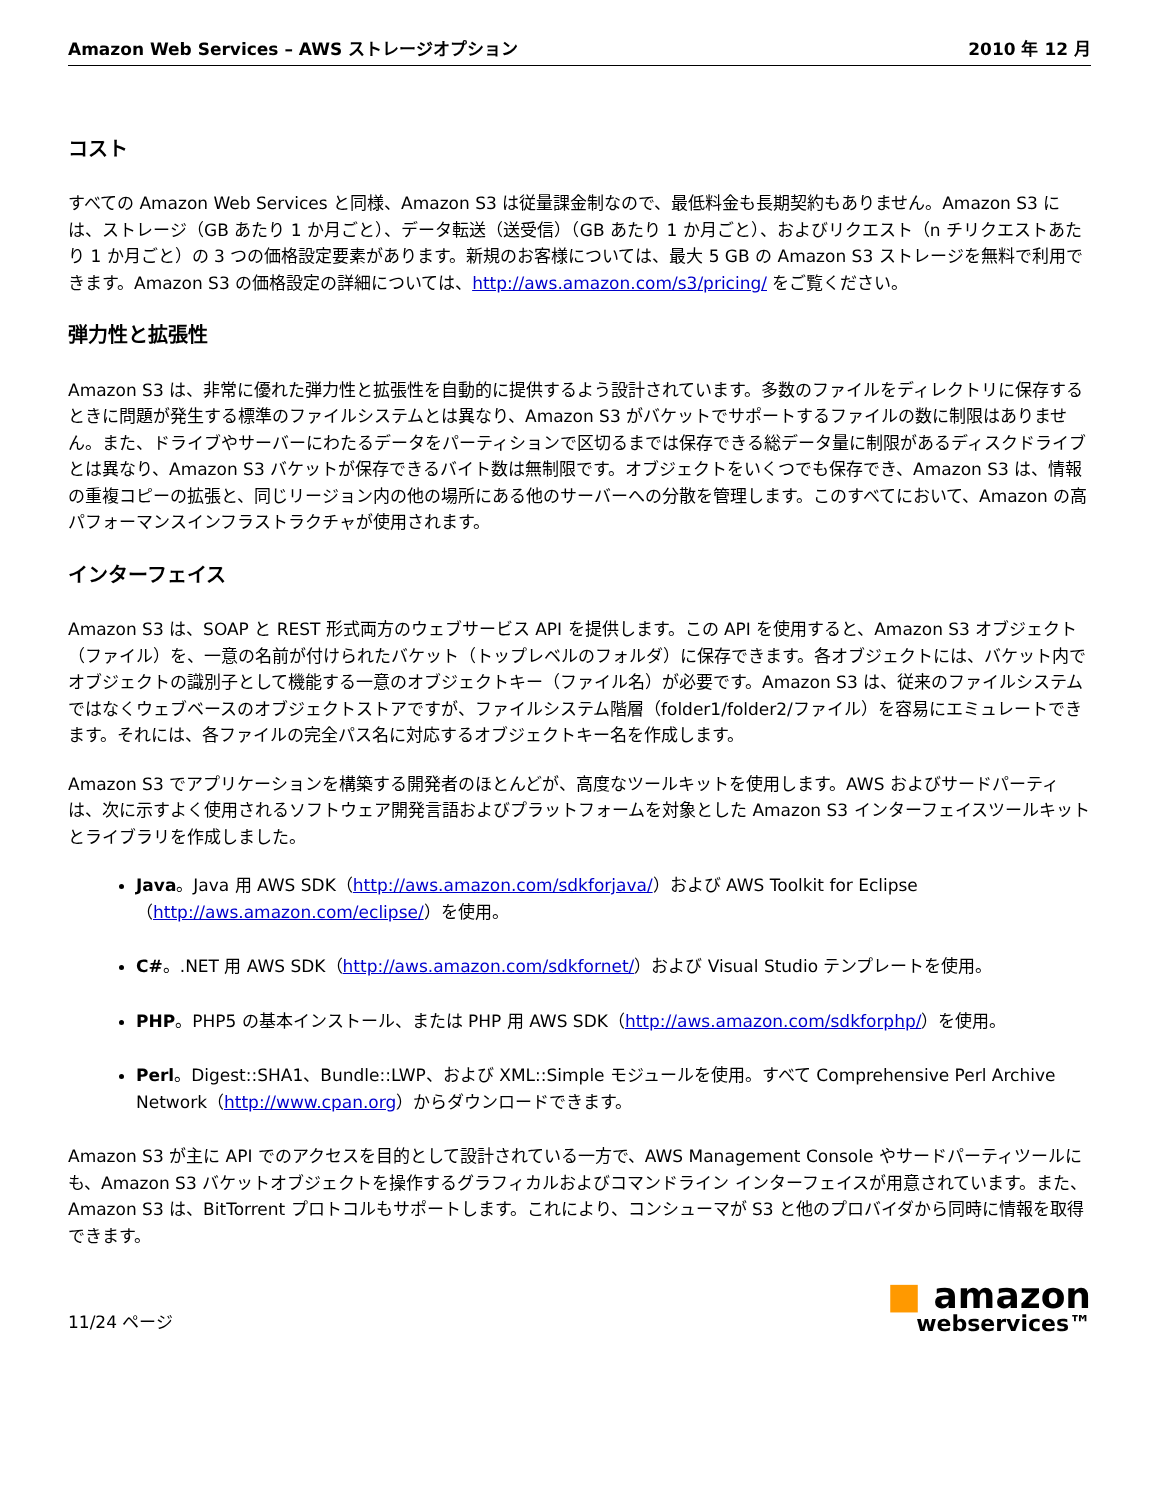Amazon Web Services – AWS ストレージオプション 2010 年 12 月
コスト
すべての Amazon Web Services と同様、Amazon S3 は従量課金制なので、最低料金も長期契約もありません。Amazon S3 には、ストレージ（GB あたり 1 か月ごと）、データ転送（送受信）（GB あたり 1 か月ごと）、およびリクエスト（n チリクエストあたり 1 か月ごと）の 3 つの価格設定要素があります。新規のお客様については、最大 5 GB の Amazon S3 ストレージを無料で利用できます。Amazon S3 の価格設定の詳細については、http://aws.amazon.com/s3/pricing/ をご覧ください。
弾力性と拡張性
Amazon S3 は、非常に優れた弾力性と拡張性を自動的に提供するよう設計されています。多数のファイルをディレクトリに保存するときに問題が発生する標準のファイルシステムとは異なり、Amazon S3 がバケットでサポートするファイルの数に制限はありません。また、ドライブやサーバーにわたるデータをパーティションで区切るまでは保存できる総データ量に制限があるディスクドライブとは異なり、Amazon S3 バケットが保存できるバイト数は無制限です。オブジェクトをいくつでも保存でき、Amazon S3 は、情報の重複コピーの拡張と、同じリージョン内の他の場所にある他のサーバーへの分散を管理します。このすべてにおいて、Amazon の高パフォーマンスインフラストラクチャが使用されます。
インターフェイス
Amazon S3 は、SOAP と REST 形式両方のウェブサービス API を提供します。この API を使用すると、Amazon S3 オブジェクト（ファイル）を、一意の名前が付けられたバケット（トップレベルのフォルダ）に保存できます。各オブジェクトには、バケット内でオブジェクトの識別子として機能する一意のオブジェクトキー（ファイル名）が必要です。Amazon S3 は、従来のファイルシステムではなくウェブベースのオブジェクトストアですが、ファイルシステム階層（folder1/folder2/ファイル）を容易にエミュレートできます。それには、各ファイルの完全パス名に対応するオブジェクトキー名を作成します。
Amazon S3 でアプリケーションを構築する開発者のほとんどが、高度なツールキットを使用します。AWS およびサードパーティは、次に示すよく使用されるソフトウェア開発言語およびプラットフォームを対象とした Amazon S3 インターフェイスツールキットとライブラリを作成しました。
Java。Java 用 AWS SDK（http://aws.amazon.com/sdkforjava/）および AWS Toolkit for Eclipse（http://aws.amazon.com/eclipse/）を使用。
C#。.NET 用 AWS SDK（http://aws.amazon.com/sdkfornet/）および Visual Studio テンプレートを使用。
PHP。PHP5 の基本インストール、または PHP 用 AWS SDK（http://aws.amazon.com/sdkforphp/）を使用。
Perl。Digest::SHA1、Bundle::LWP、および XML::Simple モジュールを使用。すべて Comprehensive Perl Archive Network（http://www.cpan.org）からダウンロードできます。
Amazon S3 が主に API でのアクセスを目的として設計されている一方で、AWS Management Console やサードパーティツールにも、Amazon S3 バケットオブジェクトを操作するグラフィカルおよびコマンドライン インターフェイスが用意されています。また、Amazon S3 は、BitTorrent プロトコルもサポートします。これにより、コンシューマが S3 と他のプロバイダから同時に情報を取得できます。
11/24 ページ
■ amazon
webservices™